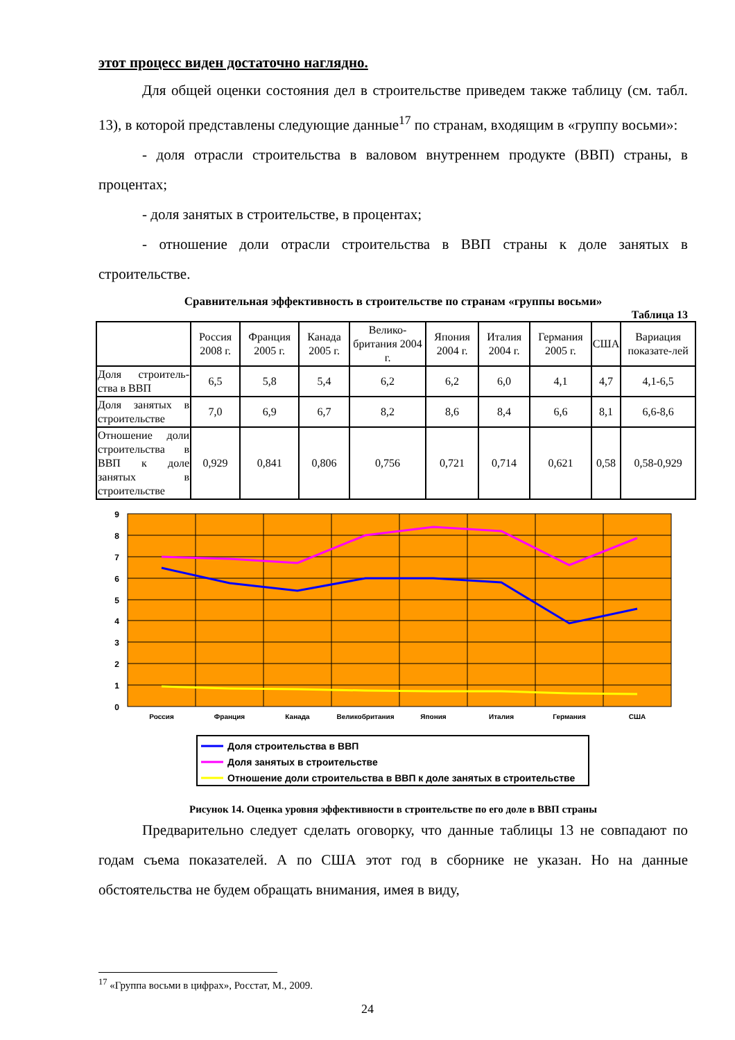этот процесс виден достаточно наглядно.
Для общей оценки состояния дел в строительстве приведем также таблицу (см. табл. 13), в которой представлены следующие данные<sup>17</sup> по странам, входящим в «группу восьми»:
- доля отрасли строительства в валовом внутреннем продукте (ВВП) страны, в процентах;
- доля занятых в строительстве, в процентах;
- отношение доли отрасли строительства в ВВП страны к доле занятых в строительстве.
Сравнительная эффективность в строительстве по странам «группы восьми»
Таблица 13
| | Россия 2008 г. | Франция 2005 г. | Канада 2005 г. | Велико-британия 2004 г. | Япония 2004 г. | Италия 2004 г. | Германия 2005 г. | США | Вариация показате-лей |
| Доля строитель-ства в ВВП | 6,5 | 5,8 | 5,4 | 6,2 | 6,2 | 6,0 | 4,1 | 4,7 | 4,1-6,5 |
| Доля занятых в строительстве | 7,0 | 6,9 | 6,7 | 8,2 | 8,6 | 8,4 | 6,6 | 8,1 | 6,6-8,6 |
| Отношение доли строительства в ВВП к доле занятых в строительстве | 0,929 | 0,841 | 0,806 | 0,756 | 0,721 | 0,714 | 0,621 | 0,58 | 0,58-0,929 |
9
8
7
6
5
4
3
2
1
0
Россия
Франция
Канада
Великобритания
Япония
Италия
Германия
США
Доля строительства в ВВП
Доля занятых в строительстве
Отношение доли строительства в ВВП к доле занятых в строительстве
Рисунок 14. Оценка уровня эффективности в строительстве по его доле в ВВП страны
Предварительно следует сделать оговорку, что данные таблицы 13 не совпадают по годам съема показателей. А по США этот год в сборнике не указан. Но на данные обстоятельства не будем обращать внимания, имея в виду,
<sup>17</sup> «Группа восьми в цифрах», Росстат, М., 2009.
24